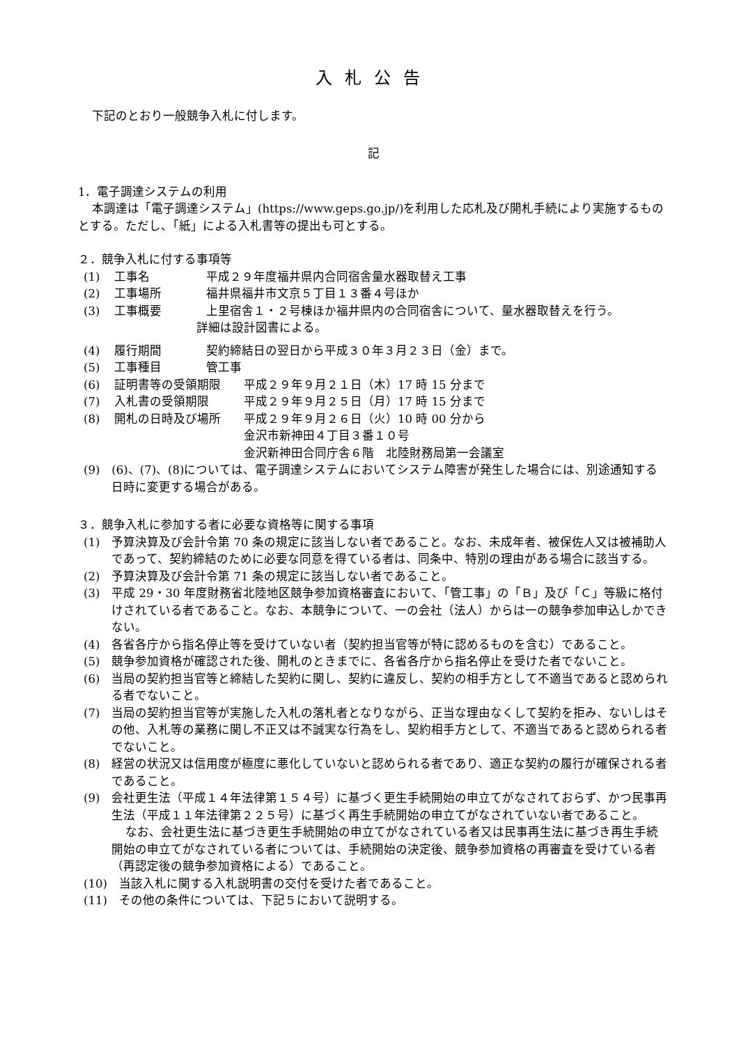入札公告
下記のとおり一般競争入札に付します。
記
1．電子調達システムの利用
本調達は「電子調達システム」(https://www.geps.go.jp/)を利用した応札及び開札手続により実施するものとする。ただし、「紙」による入札書等の提出も可とする。
２．競争入札に付する事項等
(1) 工事名 平成２９年度福井県内合同宿舎量水器取替え工事
(2) 工事場所 福井県福井市文京５丁目１３番４号ほか
(3) 工事概要 上里宿舎１・２号棟ほか福井県内の合同宿舎について、量水器取替えを行う。
詳細は設計図書による。
(4) 履行期間 契約締結日の翌日から平成３０年３月２３日（金）まで。
(5) 工事種目 管工事
(6) 証明書等の受領期限 平成２９年９月２１日（木）17 時 15 分まで
(7) 入札書の受領期限 平成２９年９月２５日（月）17 時 15 分まで
(8) 開札の日時及び場所 平成２９年９月２６日（火）10 時 00 分から
金沢市新神田４丁目３番１０号
金沢新神田合同庁舎６階　北陸財務局第一会議室
(9)　(6)、(7)、(8)については、電子調達システムにおいてシステム障害が発生した場合には、別途通知する日時に変更する場合がある。
３．競争入札に参加する者に必要な資格等に関する事項
(1)　予算決算及び会計令第 70 条の規定に該当しない者であること。なお、未成年者、被保佐人又は被補助人であって、契約締結のために必要な同意を得ている者は、同条中、特別の理由がある場合に該当する。
(2)　予算決算及び会計令第 71 条の規定に該当しない者であること。
(3)　平成 29・30 年度財務省北陸地区競争参加資格審査において、「管工事」の「Ｂ」及び「Ｃ」等級に格付けされている者であること。なお、本競争について、一の会社（法人）からは一の競争参加申込しかできない。
(4)　各省各庁から指名停止等を受けていない者（契約担当官等が特に認めるものを含む）であること。
(5)　競争参加資格が確認された後、開札のときまでに、各省各庁から指名停止を受けた者でないこと。
(6)　当局の契約担当官等と締結した契約に関し、契約に違反し、契約の相手方として不適当であると認められる者でないこと。
(7)　当局の契約担当官等が実施した入札の落札者となりながら、正当な理由なくして契約を拒み、ないしはその他、入札等の業務に関し不正又は不誠実な行為をし、契約相手方として、不適当であると認められる者でないこと。
(8)　経営の状況又は信用度が極度に悪化していないと認められる者であり、適正な契約の履行が確保される者であること。
(9)　会社更生法（平成１４年法律第１５４号）に基づく更生手続開始の申立てがなされておらず、かつ民事再生法（平成１１年法律第２２５号）に基づく再生手続開始の申立てがなされていない者であること。
なお、会社更生法に基づき更生手続開始の申立てがなされている者又は民事再生法に基づき再生手続開始の申立てがなされている者については、手続開始の決定後、競争参加資格の再審査を受けている者（再認定後の競争参加資格による）であること。
(10)　当該入札に関する入札説明書の交付を受けた者であること。
(11)　その他の条件については、下記５において説明する。